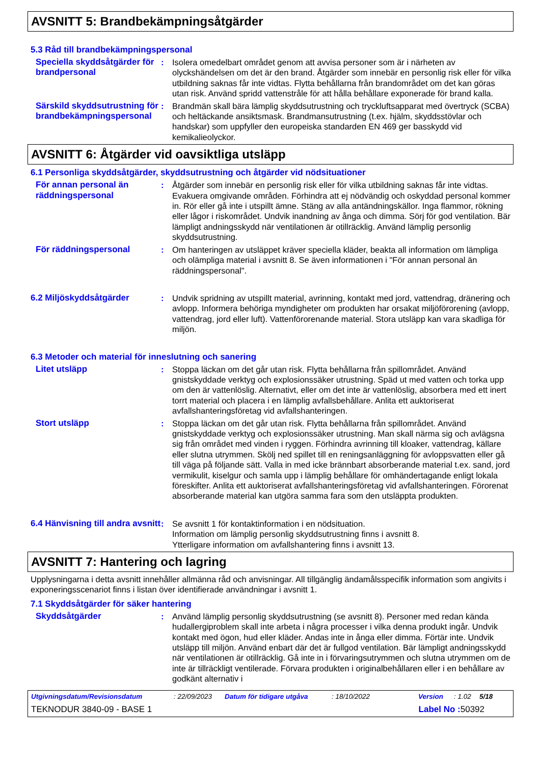AVSNITT 5: Brandbekämpningsåtgärder
5.3 Råd till brandbekämpningspersonal
Speciella skyddsåtgärder för brandpersonal
: Isolera omedelbart området genom att avvisa personer som är i närheten av olyckshändelsen om det är den brand. Åtgärder som innebär en personlig risk eller för vilka utbildning saknas får inte vidtas. Flytta behållarna från brandområdet om det kan göras utan risk. Använd spridd vattenstråle för att hålla behållare exponerade för brand kalla.
Särskild skyddsutrustning för brandbekämpningspersonal
: Brandmän skall bära lämplig skyddsutrustning och tryckluftsapparat med övertryck (SCBA) och heltäckande ansiktsmask. Brandmansutrustning (t.ex. hjälm, skyddsstövlar och handskar) som uppfyller den europeiska standarden EN 469 ger basskydd vid kemikalieolyckor.
AVSNITT 6: Åtgärder vid oavsiktliga utsläpp
6.1 Personliga skyddsåtgärder, skyddsutrustning och åtgärder vid nödsituationer
För annan personal än räddningspersonal
: Åtgärder som innebär en personlig risk eller för vilka utbildning saknas får inte vidtas. Evakuera omgivande områden. Förhindra att ej nödvändig och oskyddad personal kommer in. Rör eller gå inte i utspillt ämne. Stäng av alla antändningskällor. Inga flammor, rökning eller lågor i riskområdet. Undvik inandning av ånga och dimma. Sörj för god ventilation. Bär lämpligt andningsskydd när ventilationen är otillräcklig. Använd lämplig personlig skyddsutrustning.
För räddningspersonal : Om hanteringen av utsläppet kräver speciella kläder, beakta all information om lämpliga och olämpliga material i avsnitt 8. Se även informationen i "För annan personal än räddningspersonal".
6.2 Miljöskyddsåtgärder : Undvik spridning av utspillt material, avrinning, kontakt med jord, vattendrag, dränering och avlopp. Informera behöriga myndigheter om produkten har orsakat miljöförorening (avlopp, vattendrag, jord eller luft). Vattenförorenande material. Stora utsläpp kan vara skadliga för miljön.
6.3 Metoder och material för inneslutning och sanering
Litet utsläpp : Stoppa läckan om det går utan risk. Flytta behållarna från spillområdet. Använd gnistskyddade verktyg och explosionssäker utrustning. Späd ut med vatten och torka upp om den är vattenlöslig. Alternativt, eller om det inte är vattenlöslig, absorbera med ett inert torrt material och placera i en lämplig avfallsbehållare. Anlita ett auktoriserat avfallshanteringsföretag vid avfallshanteringen.
Stort utsläpp : Stoppa läckan om det går utan risk. Flytta behållarna från spillområdet. Använd gnistskyddade verktyg och explosionssäker utrustning. Man skall närma sig och avlägsna sig från området med vinden i ryggen. Förhindra avrinning till kloaker, vattendrag, källare eller slutna utrymmen. Skölj ned spillet till en reningsanläggning för avloppsvatten eller gå till väga på följande sätt. Valla in med icke brännbart absorberande material t.ex. sand, jord vermikulit, kiselgur och samla upp i lämplig behållare för omhändertagande enligt lokala föreskifter. Anlita ett auktoriserat avfallshanteringsföretag vid avfallshanteringen. Förorenat absorberande material kan utgöra samma fara som den utsläppta produkten.
6.4 Hänvisning till andra avsnitt
: Se avsnitt 1 för kontaktinformation i en nödsituation.
Information om lämplig personlig skyddsutrustning finns i avsnitt 8.
Ytterligare information om avfallshantering finns i avsnitt 13.
AVSNITT 7: Hantering och lagring
Upplysningarna i detta avsnitt innehåller allmänna råd och anvisningar. All tillgänglig ändamålsspecifik information som angivits i exponeringsscenariot finns i listan över identifierade användningar i avsnitt 1.
7.1 Skyddsåtgärder för säker hantering
Skyddsåtgärder : Använd lämplig personlig skyddsutrustning (se avsnitt 8). Personer med redan kända hudallergiproblem skall inte arbeta i några processer i vilka denna produkt ingår. Undvik kontakt med ögon, hud eller kläder. Andas inte in ånga eller dimma. Förtär inte. Undvik utsläpp till miljön. Använd enbart där det är fullgod ventilation. Bär lämpligt andningsskydd när ventilationen är otillräcklig. Gå inte in i förvaringsutrymmen och slutna utrymmen om de inte är tillräckligt ventilerade. Förvara produkten i originalbehållaren eller i en behållare av godkänt alternativ i
Utgivningsdatum/Revisionsdatum : 22/09/2023 Datum för tidigare utgåva : 18/10/2022 Version : 1.02 5/18
TEKNODUR 3840-09 - BASE 1 Label No : 50392